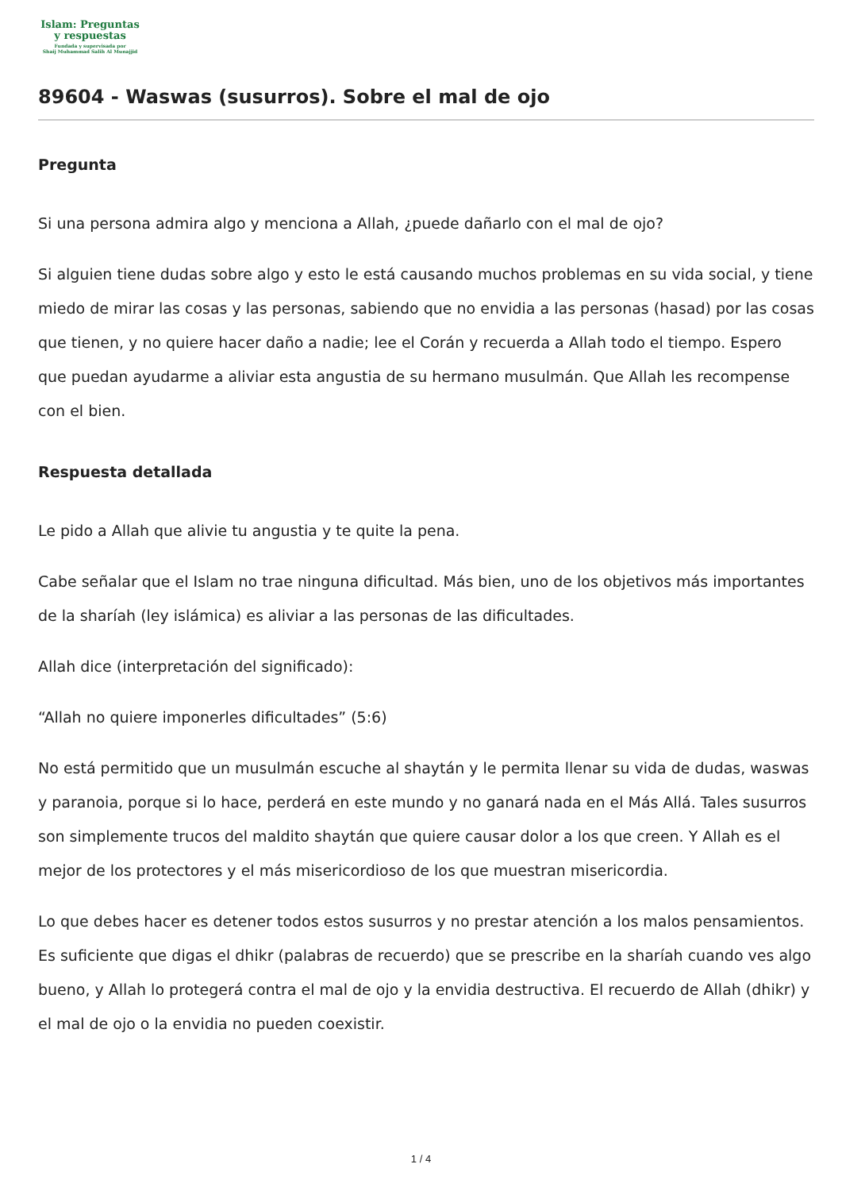Islam: Preguntas
y respuestas
Fundada y supervisada por
Shaij Muhammad Salih Al Munajjid
89604 - Waswas (susurros). Sobre el mal de ojo
Pregunta
Si una persona admira algo y menciona a Allah, ¿puede dañarlo con el mal de ojo?
Si alguien tiene dudas sobre algo y esto le está causando muchos problemas en su vida social, y tiene miedo de mirar las cosas y las personas, sabiendo que no envidia a las personas (hasad) por las cosas que tienen, y no quiere hacer daño a nadie; lee el Corán y recuerda a Allah todo el tiempo. Espero que puedan ayudarme a aliviar esta angustia de su hermano musulmán. Que Allah les recompense con el bien.
Respuesta detallada
Le pido a Allah que alivie tu angustia y te quite la pena.
Cabe señalar que el Islam no trae ninguna dificultad. Más bien, uno de los objetivos más importantes de la sharíah (ley islámica) es aliviar a las personas de las dificultades.
Allah dice (interpretación del significado):
“Allah no quiere imponerles dificultades” (5:6)
No está permitido que un musulmán escuche al shaytán y le permita llenar su vida de dudas, waswas y paranoia, porque si lo hace, perderá en este mundo y no ganará nada en el Más Allá. Tales susurros son simplemente trucos del maldito shaytán que quiere causar dolor a los que creen. Y Allah es el mejor de los protectores y el más misericordioso de los que muestran misericordia.
Lo que debes hacer es detener todos estos susurros y no prestar atención a los malos pensamientos. Es suficiente que digas el dhikr (palabras de recuerdo) que se prescribe en la sharíah cuando ves algo bueno, y Allah lo protegerá contra el mal de ojo y la envidia destructiva. El recuerdo de Allah (dhikr) y el mal de ojo o la envidia no pueden coexistir.
1 / 4